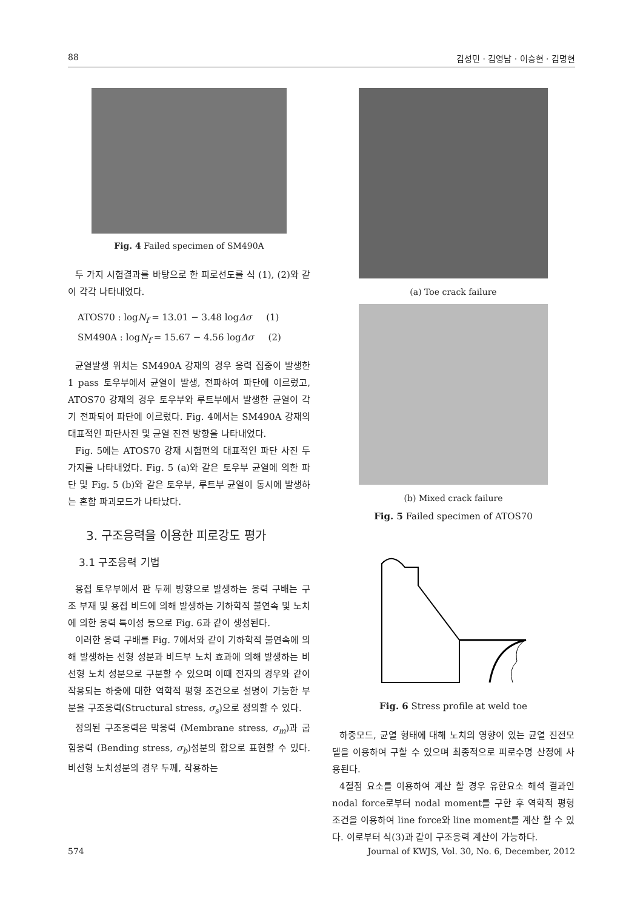88 김성민 · 김영남 · 이승현 · 김명현
Fig. 4 Failed specimen of SM490A
두 가지 시험결과를 바탕으로 한 피로선도를 식 (1), (2)와 같이 각각 나타내었다.
ATOS70 : logN<sub>f</sub> = 13.01 − 3.48 logΔσ (1)
SM490A : logN<sub>f</sub> = 15.67 − 4.56 logΔσ (2)
균열발생 위치는 SM490A 강재의 경우 응력 집중이 발생한 1 pass 토우부에서 균열이 발생, 전파하여 파단에 이르렀고, ATOS70 강재의 경우 토우부와 루트부에서 발생한 균열이 각기 전파되어 파단에 이르렀다. Fig. 4에서는 SM490A 강재의 대표적인 파단사진 및 균열 진전 방향을 나타내었다.
Fig. 5에는 ATOS70 강재 시험편의 대표적인 파단 사진 두 가지를 나타내었다. Fig. 5 (a)와 같은 토우부 균열에 의한 파단 및 Fig. 5 (b)와 같은 토우부, 루트부 균열이 동시에 발생하는 혼합 파괴모드가 나타났다.
3. 구조응력을 이용한 피로강도 평가
3.1 구조응력 기법
용접 토우부에서 판 두께 방향으로 발생하는 응력 구배는 구조 부재 및 용접 비드에 의해 발생하는 기하학적 불연속 및 노치에 의한 응력 특이성 등으로 Fig. 6과 같이 생성된다.
이러한 응력 구배를 Fig. 7에서와 같이 기하학적 불연속에 의해 발생하는 선형 성분과 비드부 노치 효과에 의해 발생하는 비선형 노치 성분으로 구분할 수 있으며 이때 전자의 경우와 같이 작용되는 하중에 대한 역학적 평형 조건으로 설명이 가능한 부분을 구조응력(Structural stress, σ<sub>s</sub>)으로 정의할 수 있다.
정의된 구조응력은 막응력 (Membrane stress, σ<sub>m</sub>)과 굽힘응력 (Bending stress, σ<sub>b</sub>)성분의 합으로 표현할 수 있다. 비선형 노치성분의 경우 두께, 작용하는
(a) Toe crack failure
(b) Mixed crack failure
Fig. 5 Failed specimen of ATOS70
Fig. 6 Stress profile at weld toe
하중모드, 균열 형태에 대해 노치의 영향이 있는 균열 진전모델을 이용하여 구할 수 있으며 최종적으로 피로수명 산정에 사용된다.
4절점 요소를 이용하여 계산 할 경우 유한요소 해석 결과인 nodal force로부터 nodal moment를 구한 후 역학적 평형조건을 이용하여 line force와 line moment를 계산 할 수 있다. 이로부터 식(3)과 같이 구조응력 계산이 가능하다.
574 Journal of KWJS, Vol. 30, No. 6, December, 2012